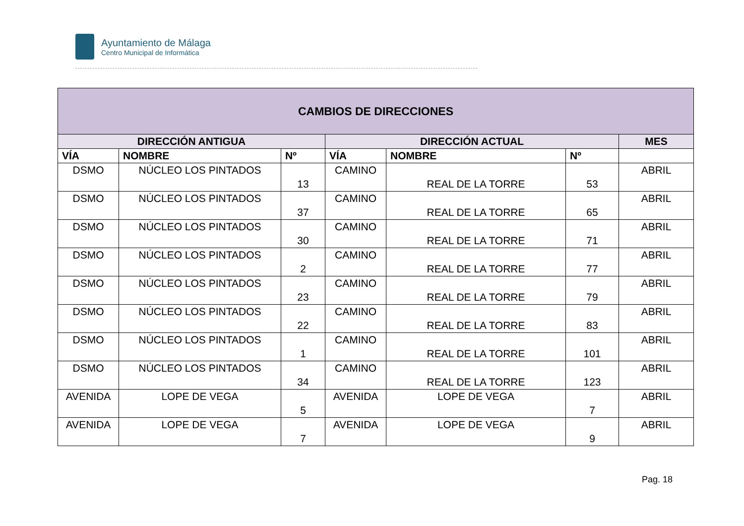Ayuntamiento de Málaga
Centro Municipal de Informática
| CAMBIOS DE DIRECCIONES | | | | | | |
| --- | --- | --- | --- | --- | --- | --- |
| DIRECCIÓN ANTIGUA | | | DIRECCIÓN ACTUAL | | | MES |
| VÍA | NOMBRE | Nº | VÍA | NOMBRE | Nº | |
| DSMO | NÚCLEO LOS PINTADOS | 13 | CAMINO | REAL DE LA TORRE | 53 | ABRIL |
| DSMO | NÚCLEO LOS PINTADOS | 37 | CAMINO | REAL DE LA TORRE | 65 | ABRIL |
| DSMO | NÚCLEO LOS PINTADOS | 30 | CAMINO | REAL DE LA TORRE | 71 | ABRIL |
| DSMO | NÚCLEO LOS PINTADOS | 2 | CAMINO | REAL DE LA TORRE | 77 | ABRIL |
| DSMO | NÚCLEO LOS PINTADOS | 23 | CAMINO | REAL DE LA TORRE | 79 | ABRIL |
| DSMO | NÚCLEO LOS PINTADOS | 22 | CAMINO | REAL DE LA TORRE | 83 | ABRIL |
| DSMO | NÚCLEO LOS PINTADOS | 1 | CAMINO | REAL DE LA TORRE | 101 | ABRIL |
| DSMO | NÚCLEO LOS PINTADOS | 34 | CAMINO | REAL DE LA TORRE | 123 | ABRIL |
| AVENIDA | LOPE DE VEGA | 5 | AVENIDA | LOPE DE VEGA | 7 | ABRIL |
| AVENIDA | LOPE DE VEGA | 7 | AVENIDA | LOPE DE VEGA | 9 | ABRIL |
Pag. 18